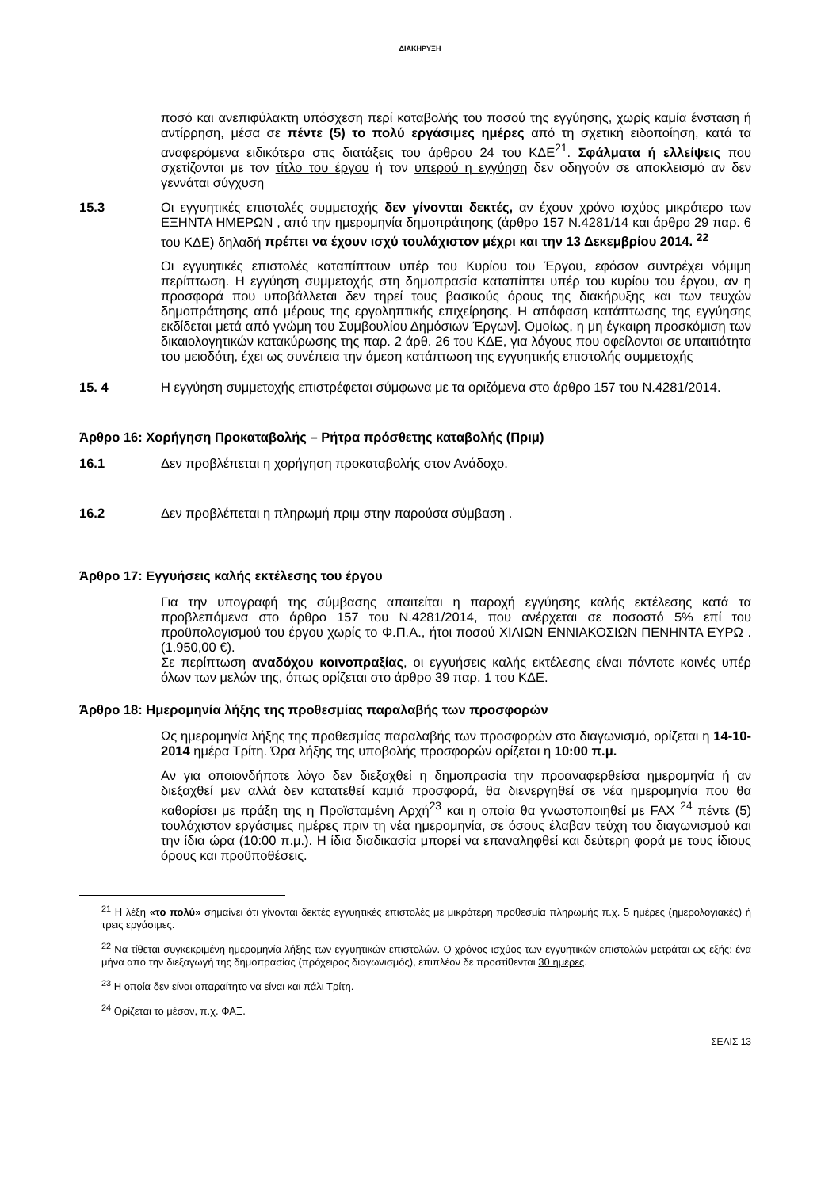ΔΙΑΚΗΡΥΞΗ
ποσό και ανεπιφύλακτη υπόσχεση περί καταβολής του ποσού της εγγύησης, χωρίς καμία ένσταση ή αντίρρηση, μέσα σε πέντε (5) το πολύ εργάσιμες ημέρες από τη σχετική ειδοποίηση, κατά τα αναφερόμενα ειδικότερα στις διατάξεις του άρθρου 24 του ΚΔΕ<sup>21</sup>. Σφάλματα ή ελλείψεις που σχετίζονται με τον τίτλο του έργου ή τον υπερού η εγγύηση δεν οδηγούν σε αποκλεισμό αν δεν γεννάται σύγχυση
15.3 Οι εγγυητικές επιστολές συμμετοχής δεν γίνονται δεκτές, αν έχουν χρόνο ισχύος μικρότερο των ΕΞΗΝΤΑ ΗΜΕΡΩΝ , από την ημερομηνία δημοπράτησης (άρθρο 157 Ν.4281/14 και άρθρο 29 παρ. 6 του ΚΔΕ) δηλαδή πρέπει να έχουν ισχύ τουλάχιστον μέχρι και την 13 Δεκεμβρίου 2014. <sup>22</sup>
Οι εγγυητικές επιστολές καταπίπτουν υπέρ του Κυρίου του Έργου, εφόσον συντρέχει νόμιμη περίπτωση. Η εγγύηση συμμετοχής στη δημοπρασία καταπίπτει υπέρ του κυρίου του έργου, αν η προσφορά που υποβάλλεται δεν τηρεί τους βασικούς όρους της διακήρυξης και των τευχών δημοπράτησης από μέρους της εργοληπτικής επιχείρησης. Η απόφαση κατάπτωσης της εγγύησης εκδίδεται μετά από γνώμη του Συμβουλίου Δημόσιων Έργων]. Ομοίως, η μη έγκαιρη προσκόμιση των δικαιολογητικών κατακύρωσης της παρ. 2 άρθ. 26 του ΚΔΕ, για λόγους που οφείλονται σε υπαιτιότητα του μειοδότη, έχει ως συνέπεια την άμεση κατάπτωση της εγγυητικής επιστολής συμμετοχής
15. 4 Η εγγύηση συμμετοχής επιστρέφεται σύμφωνα με τα οριζόμενα στο άρθρο 157 του Ν.4281/2014.
Άρθρο 16: Χορήγηση Προκαταβολής – Ρήτρα πρόσθετης καταβολής (Πριμ)
16.1 Δεν προβλέπεται η χορήγηση προκαταβολής στον Ανάδοχο.
16.2 Δεν προβλέπεται η πληρωμή πριμ στην παρούσα σύμβαση .
Άρθρο 17: Εγγυήσεις καλής εκτέλεσης του έργου
Για την υπογραφή της σύμβασης απαιτείται η παροχή εγγύησης καλής εκτέλεσης κατά τα προβλεπόμενα στο άρθρο 157 του Ν.4281/2014, που ανέρχεται σε ποσοστό 5% επί του προϋπολογισμού του έργου χωρίς το Φ.Π.Α., ήτοι ποσού ΧΙΛΙΩΝ ΕΝΝΙΑΚΟΣΙΩΝ ΠΕΝΗΝΤΑ ΕΥΡΩ .(1.950,00 €).
Σε περίπτωση αναδόχου κοινοπραξίας, οι εγγυήσεις καλής εκτέλεσης είναι πάντοτε κοινές υπέρ όλων των μελών της, όπως ορίζεται στο άρθρο 39 παρ. 1 του ΚΔΕ.
Άρθρο 18: Ημερομηνία λήξης της προθεσμίας παραλαβής των προσφορών
Ως ημερομηνία λήξης της προθεσμίας παραλαβής των προσφορών στο διαγωνισμό, ορίζεται η 14-10-2014 ημέρα Τρίτη. Ώρα λήξης της υποβολής προσφορών ορίζεται η 10:00 π.μ.
Αν για οποιονδήποτε λόγο δεν διεξαχθεί η δημοπρασία την προαναφερθείσα ημερομηνία ή αν διεξαχθεί μεν αλλά δεν κατατεθεί καμιά προσφορά, θα διενεργηθεί σε νέα ημερομηνία που θα καθορίσει με πράξη της η Προϊσταμένη Αρχή<sup>23</sup> και η οποία θα γνωστοποιηθεί με FAX <sup>24</sup> πέντε (5) τουλάχιστον εργάσιμες ημέρες πριν τη νέα ημερομηνία, σε όσους έλαβαν τεύχη του διαγωνισμού και την ίδια ώρα (10:00 π.μ.). Η ίδια διαδικασία μπορεί να επαναληφθεί και δεύτερη φορά με τους ίδιους όρους και προϋποθέσεις.
<sup>21</sup> Η λέξη «το πολύ» σημαίνει ότι γίνονται δεκτές εγγυητικές επιστολές με μικρότερη προθεσμία πληρωμής π.χ. 5 ημέρες (ημερολογιακές) ή τρεις εργάσιμες.
<sup>22</sup> Να τίθεται συγκεκριμένη ημερομηνία λήξης των εγγυητικών επιστολών. Ο χρόνος ισχύος των εγγυητικών επιστολών μετράται ως εξής: ένα μήνα από την διεξαγωγή της δημοπρασίας (πρόχειρος διαγωνισμός), επιπλέον δε προστίθενται 30 ημέρες.
<sup>23</sup> Η οποία δεν είναι απαραίτητο να είναι και πάλι Τρίτη.
<sup>24</sup> Ορίζεται το μέσον, π.χ. ΦΑΞ.
ΣΕΛΙΣ 13